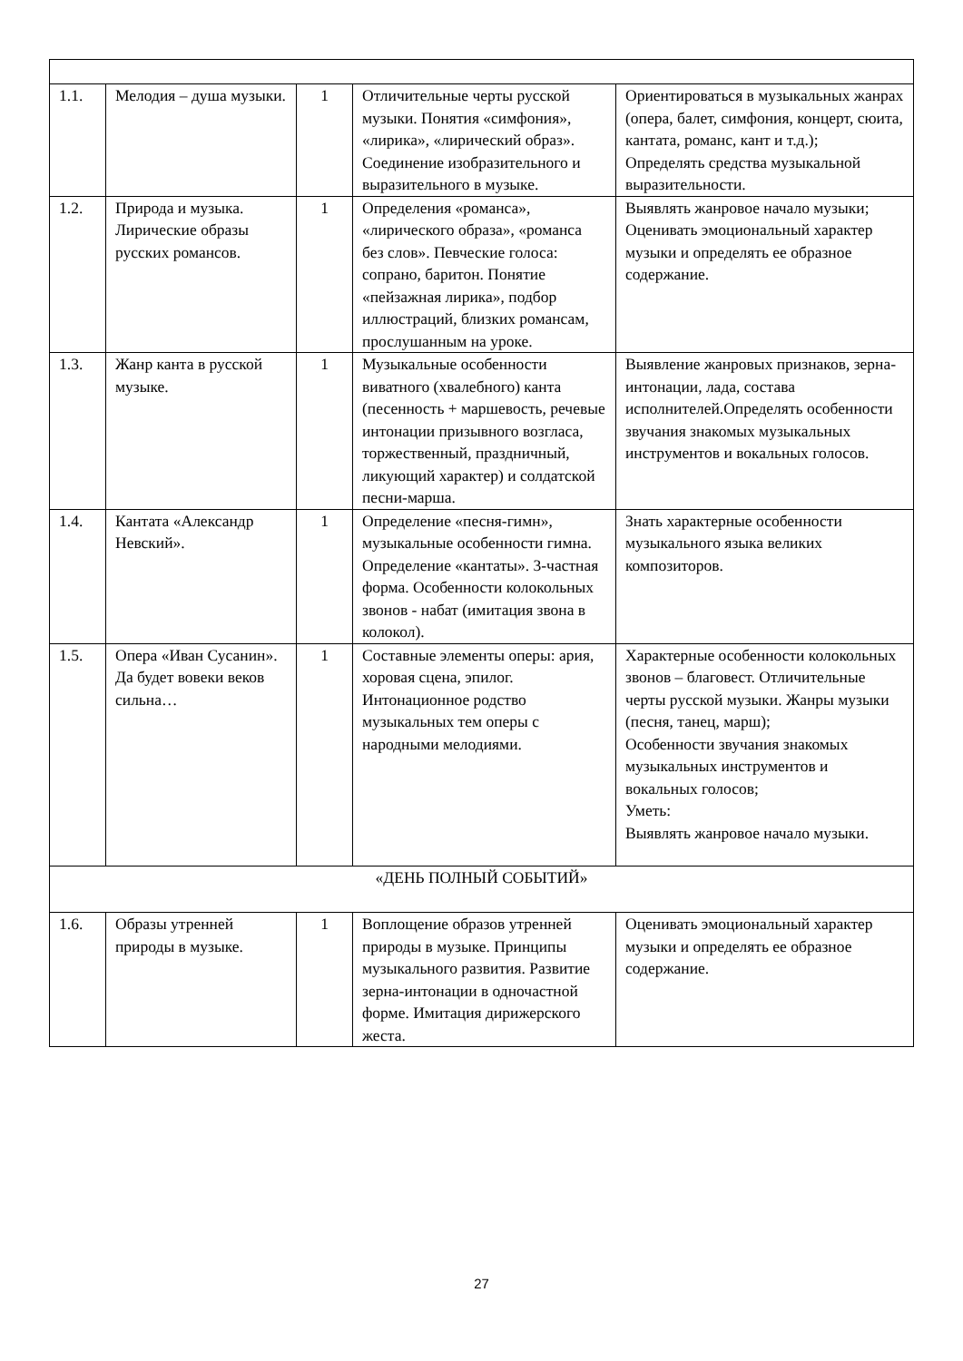| 1.1. | Мелодия – душа музыки. | 1 | Отличительные черты русской музыки. Понятия «симфония», «лирика», «лирический образ». Соединение изобразительного и выразительного в музыке. | Ориентироваться в музыкальных жанрах (опера, балет, симфония, концерт, сюита, кантата, романс, кант и т.д.); Определять средства музыкальной выразительности. |
| 1.2. | Природа и музыка. Лирические образы русских романсов. | 1 | Определения «романса», «лирического образа», «романса без слов». Певческие голоса: сопрано, баритон. Понятие «пейзажная лирика», подбор иллюстраций, близких романсам, прослушанным на уроке. | Выявлять жанровое начало музыки; Оценивать эмоциональный характер музыки и определять ее образное содержание. |
| 1.3. | Жанр канта в русской музыке. | 1 | Музыкальные особенности виватного (хвалебного) канта (песенность + маршевость, речевые интонации призывного возгласа, торжественный, праздничный, ликующий характер) и солдатской песни-марша. | Выявление жанровых признаков, зерна-интонации, лада, состава исполнителей.Определять особенности звучания знакомых музыкальных инструментов и вокальных голосов. |
| 1.4. | Кантата «Александр Невский». | 1 | Определение «песня-гимн», музыкальные особенности гимна. Определение «кантаты». 3-частная форма. Особенности колокольных звонов - набат (имитация звона в колокол). | Знать характерные особенности музыкального языка великих композиторов. |
| 1.5. | Опера «Иван Сусанин». Да будет вовеки веков сильна… | 1 | Составные элементы оперы: ария, хоровая сцена, эпилог. Интонационное родство музыкальных тем оперы с народными мелодиями. | Характерные особенности колокольных звонов – благовест. Отличительные черты русской музыки. Жанры музыки (песня, танец, марш); Особенности звучания знакомых музыкальных инструментов и вокальных голосов; Уметь: Выявлять жанровое начало музыки. |
| «ДЕНЬ ПОЛНЫЙ СОБЫТИЙ» | | | | |
| 1.6. | Образы утренней природы в музыке. | 1 | Воплощение образов утренней природы в музыке. Принципы музыкального развития. Развитие зерна-интонации в одночастной форме. Имитация дирижерского жеста. | Оценивать эмоциональный характер музыки и определять ее образное содержание. |
27